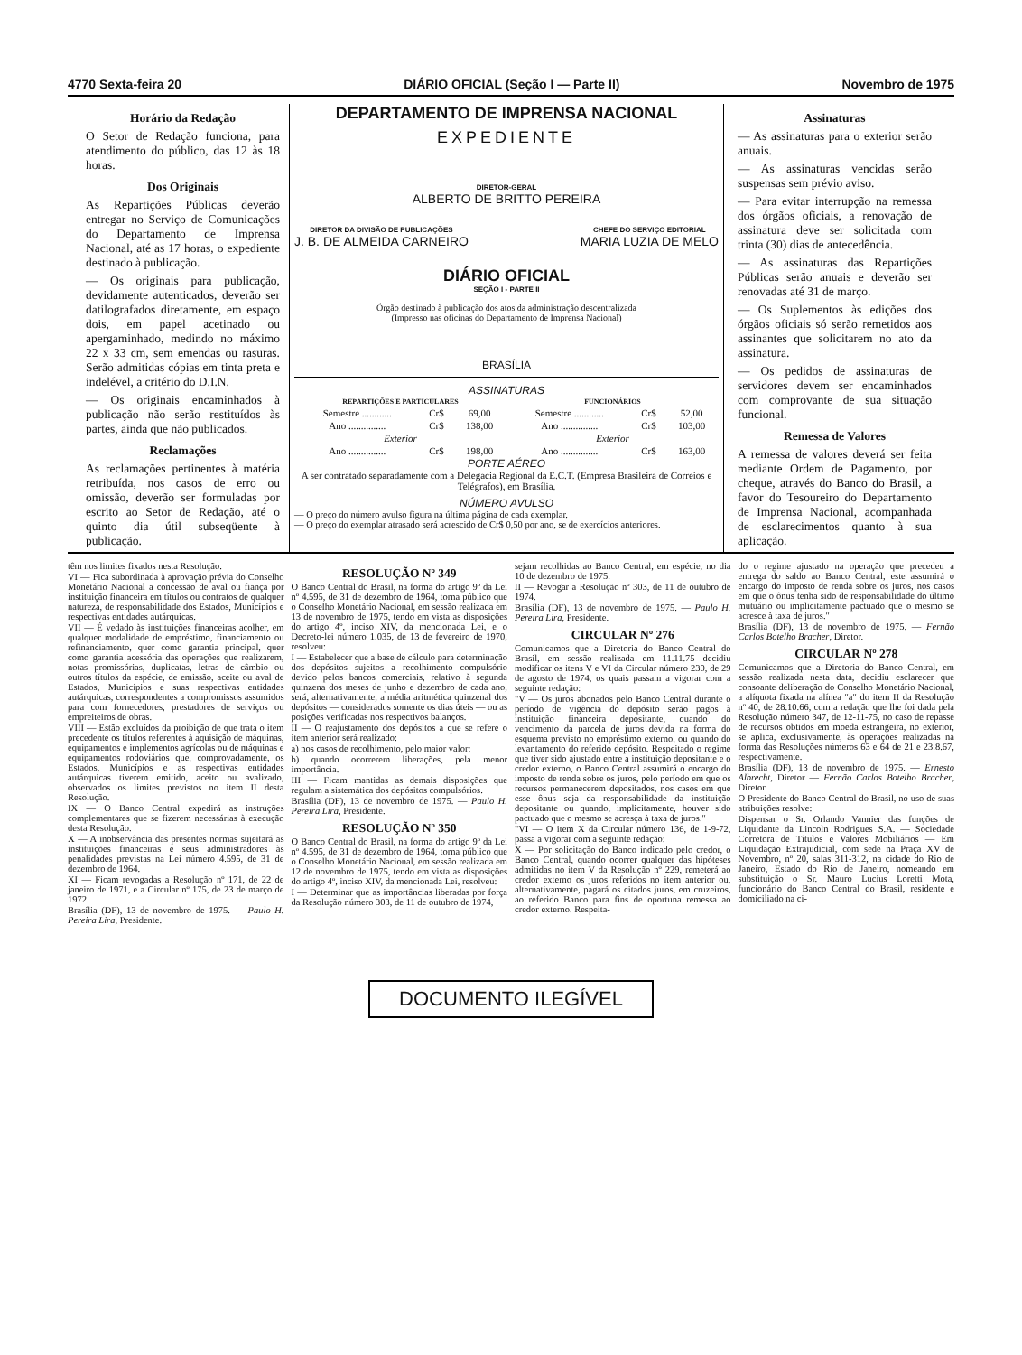4770 Sexta-feira 20 DIÁRIO OFICIAL (Seção I — Parte II) Novembro de 1975
Horário da Redação
O Setor de Redação funciona, para atendimento do público, das 12 às 18 horas.
Dos Originais
As Repartições Públicas deverão entregar no Serviço de Comunicações do Departamento de Imprensa Nacional, até as 17 horas, o expediente destinado à publicação.
— Os originais para publicação, devidamente autenticados, deverão ser datilografados diretamente, em espaço dois, em papel acetinado ou apergaminhado, medindo no máximo 22 x 33 cm, sem emendas ou rasuras. Serão admitidas cópias em tinta preta e indelével, a critério do D.I.N.
— Os originais encaminhados à publicação não serão restituídos às partes, ainda que não publicados.
Reclamações
As reclamações pertinentes à matéria retribuída, nos casos de erro ou omissão, deverão ser formuladas por escrito ao Setor de Redação, até o quinto dia útil subseqüente à publicação.
DEPARTAMENTO DE IMPRENSA NACIONAL
EXPEDIENTE
DIRETOR-GERAL
ALBERTO DE BRITTO PEREIRA
DIRETOR DA DIVISÃO DE PUBLICAÇÕES
J. B. DE ALMEIDA CARNEIRO
CHEFE DO SERVIÇO EDITORIAL
MARIA LUZIA DE MELO
DIÁRIO OFICIAL
SEÇÃO I - PARTE II
Órgão destinado à publicação dos atos da administração descentralizada
(Impresso nas oficinas do Departamento de Imprensa Nacional)
BRASÍLIA
ASSINATURAS
| REPARTIÇÕES E PARTICULARES | | | FUNCIONÁRIOS | | |
| --- | --- | --- | --- | --- | --- |
| Semestre ............ | Cr$ | 69,00 | Semestre ............ | Cr$ | 52,00 |
| Ano ............... | Cr$ | 138,00 | Ano ............... | Cr$ | 103,00 |
| Exterior | | | Exterior | | |
| Ano ............... | Cr$ | 198,00 | Ano ............... | Cr$ | 163,00 |
PORTE AÉREO
A ser contratado separadamente com a Delegacia Regional da E.C.T. (Empresa Brasileira de Correios e Telégrafos), em Brasília.
NÚMERO AVULSO
— O preço do número avulso figura na última página de cada exemplar.
— O preço do exemplar atrasado será acrescido de Cr$ 0,50 por ano, se de exercícios anteriores.
Assinaturas
— As assinaturas para o exterior serão anuais.
— As assinaturas vencidas serão suspensas sem prévio aviso.
— Para evitar interrupção na remessa dos órgãos oficiais, a renovação de assinatura deve ser solicitada com trinta (30) dias de antecedência.
— As assinaturas das Repartições Públicas serão anuais e deverão ser renovadas até 31 de março.
— Os Suplementos às edições dos órgãos oficiais só serão remetidos aos assinantes que solicitarem no ato da assinatura.
— Os pedidos de assinaturas de servidores devem ser encaminhados com comprovante de sua situação funcional.
Remessa de Valores
A remessa de valores deverá ser feita mediante Ordem de Pagamento, por cheque, através do Banco do Brasil, a favor do Tesoureiro do Departamento de Imprensa Nacional, acompanhada de esclarecimentos quanto à sua aplicação.
têm nos limites fixados nesta Resolução.
VI — Fica subordinada à aprovação prévia do Conselho Monetário Nacional a concessão de aval ou fiança por instituição financeira em títulos ou contratos de qualquer natureza, de responsabilidade dos Estados, Municípios e respectivas entidades autárquicas.
VII — É vedado às instituições financeiras acolher, em qualquer modalidade de empréstimo, financiamento ou refinanciamento, quer como garantia principal, quer como garantia acessória das operações que realizarem, notas promissórias, duplicatas, letras de câmbio ou outros títulos da espécie, de emissão, aceite ou aval de Estados, Municípios e suas respectivas entidades autárquicas, correspondentes a compromissos assumidos para com fornecedores, prestadores de serviços ou empreiteiros de obras.
VIII — Estão excluídos da proibição de que trata o item precedente os títulos referentes à aquisição de máquinas, equipamentos e implementos agrícolas ou de máquinas e equipamentos rodoviários que, comprovadamente, os Estados, Municípios e as respectivas entidades autárquicas tiverem emitido, aceito ou avalizado, observados os limites previstos no item II desta Resolução.
IX — O Banco Central expedirá as instruções complementares que se fizerem necessárias à execução desta Resolução.
X — A inobservância das presentes normas sujeitará as instituições financeiras e seus administradores às penalidades previstas na Lei número 4.595, de 31 de dezembro de 1964.
XI — Ficam revogadas a Resolução nº 171, de 22 de janeiro de 1971, e a Circular nº 175, de 23 de março de 1972.
Brasília (DF), 13 de novembro de 1975. — Paulo H. Pereira Lira, Presidente.
RESOLUÇÃO Nº 349
O Banco Central do Brasil, na forma do artigo 9º da Lei nº 4.595, de 31 de dezembro de 1964, torna público que o Conselho Monetário Nacional, em sessão realizada em 13 de novembro de 1975, tendo em vista as disposições do artigo 4º, inciso XIV, da mencionada Lei, e o Decreto-lei número 1.035, de 13 de fevereiro de 1970, resolveu:
I — Estabelecer que a base de cálculo para determinação dos depósitos sujeitos a recolhimento compulsório devido pelos bancos comerciais, relativo à segunda quinzena dos meses de junho e dezembro de cada ano, será, alternativamente, a média aritmética quinzenal dos depósitos — considerados somente os dias úteis — ou as posições verificadas nos respectivos balanços.
II — O reajustamento dos depósitos a que se refere o item anterior será realizado:
a) nos casos de recolhimento, pelo maior valor;
b) quando ocorrerem liberações, pela menor importância.
III — Ficam mantidas as demais disposições que regulam a sistemática dos depósitos compulsórios.
Brasília (DF), 13 de novembro de 1975. — Paulo H. Pereira Lira, Presidente.
RESOLUÇÃO Nº 350
O Banco Central do Brasil, na forma do artigo 9º da Lei nº 4.595, de 31 de dezembro de 1964, torna público que o Conselho Monetário Nacional, em sessão realizada em 12 de novembro de 1975, tendo em vista as disposições do artigo 4º, inciso XIV, da mencionada Lei, resolveu:
I — Determinar que as importâncias liberadas por força da Resolução número 303, de 11 de outubro de 1974,
sejam recolhidas ao Banco Central, em espécie, no dia 10 de dezembro de 1975.
II — Revogar a Resolução nº 303, de 11 de outubro de 1974.
Brasília (DF), 13 de novembro de 1975. — Paulo H. Pereira Lira, Presidente.
CIRCULAR Nº 276
Comunicamos que a Diretoria do Banco Central do Brasil, em sessão realizada em 11.11.75 decidiu modificar os itens V e VI da Circular número 230, de 29 de agosto de 1974, os quais passam a vigorar com a seguinte redação:
"V — Os juros abonados pelo Banco Central durante o período de vigência do depósito serão pagos à instituição financeira depositante, quando do vencimento da parcela de juros devida na forma do esquema previsto no empréstimo externo, ou quando do levantamento do referido depósito. Respeitado o regime que tiver sido ajustado entre a instituição depositante e o credor externo, o Banco Central assumirá o encargo do imposto de renda sobre os juros, pelo período em que os recursos permanecerem depositados, nos casos em que esse ônus seja da responsabilidade da instituição depositante ou quando, implicitamente, houver sido pactuado que o mesmo se acresça à taxa de juros."
"VI — O item X da Circular número 136, de 1-9-72, passa a vigorar com a seguinte redação:
X — Por solicitação do Banco indicado pelo credor, o Banco Central, quando ocorrer qualquer das hipóteses admitidas no item V da Resolução nº 229, remeterá ao credor externo os juros referidos no item anterior ou, alternativamente, pagará os citados juros, em cruzeiros, ao referido Banco para fins de oportuna remessa ao credor externo. Respeita-
do o regime ajustado na operação que precedeu a entrega do saldo ao Banco Central, este assumirá o encargo do imposto de renda sobre os juros, nos casos em que o ônus tenha sido de responsabilidade do último mutuário ou implicitamente pactuado que o mesmo se acresce à taxa de juros."
Brasília (DF), 13 de novembro de 1975. — Fernão Carlos Botelho Bracher, Diretor.
CIRCULAR Nº 278
Comunicamos que a Diretoria do Banco Central, em sessão realizada nesta data, decidiu esclarecer que consoante deliberação do Conselho Monetário Nacional, a alíquota fixada na alínea "a" do item II da Resolução nº 40, de 28.10.66, com a redação que lhe foi dada pela Resolução número 347, de 12-11-75, no caso de repasse de recursos obtidos em moeda estrangeira, no exterior, se aplica, exclusivamente, às operações realizadas na forma das Resoluções números 63 e 64 de 21 e 23.8.67, respectivamente.
Brasília (DF), 13 de novembro de 1975. — Ernesto Albrecht, Diretor — Fernão Carlos Botelho Bracher, Diretor.
O Presidente do Banco Central do Brasil, no uso de suas atribuições resolve:
Dispensar o Sr. Orlando Vannier das funções de Liquidante da Lincoln Rodrigues S.A. — Sociedade Corretora de Títulos e Valores Mobiliários — Em Liquidação Extrajudicial, com sede na Praça XV de Novembro, nº 20, salas 311-312, na cidade do Rio de Janeiro, Estado do Rio de Janeiro, nomeando em substituição o Sr. Mauro Lucius Loretti Mota, funcionário do Banco Central do Brasil, residente e domiciliado na ci-
DOCUMENTO ILEGÍVEL